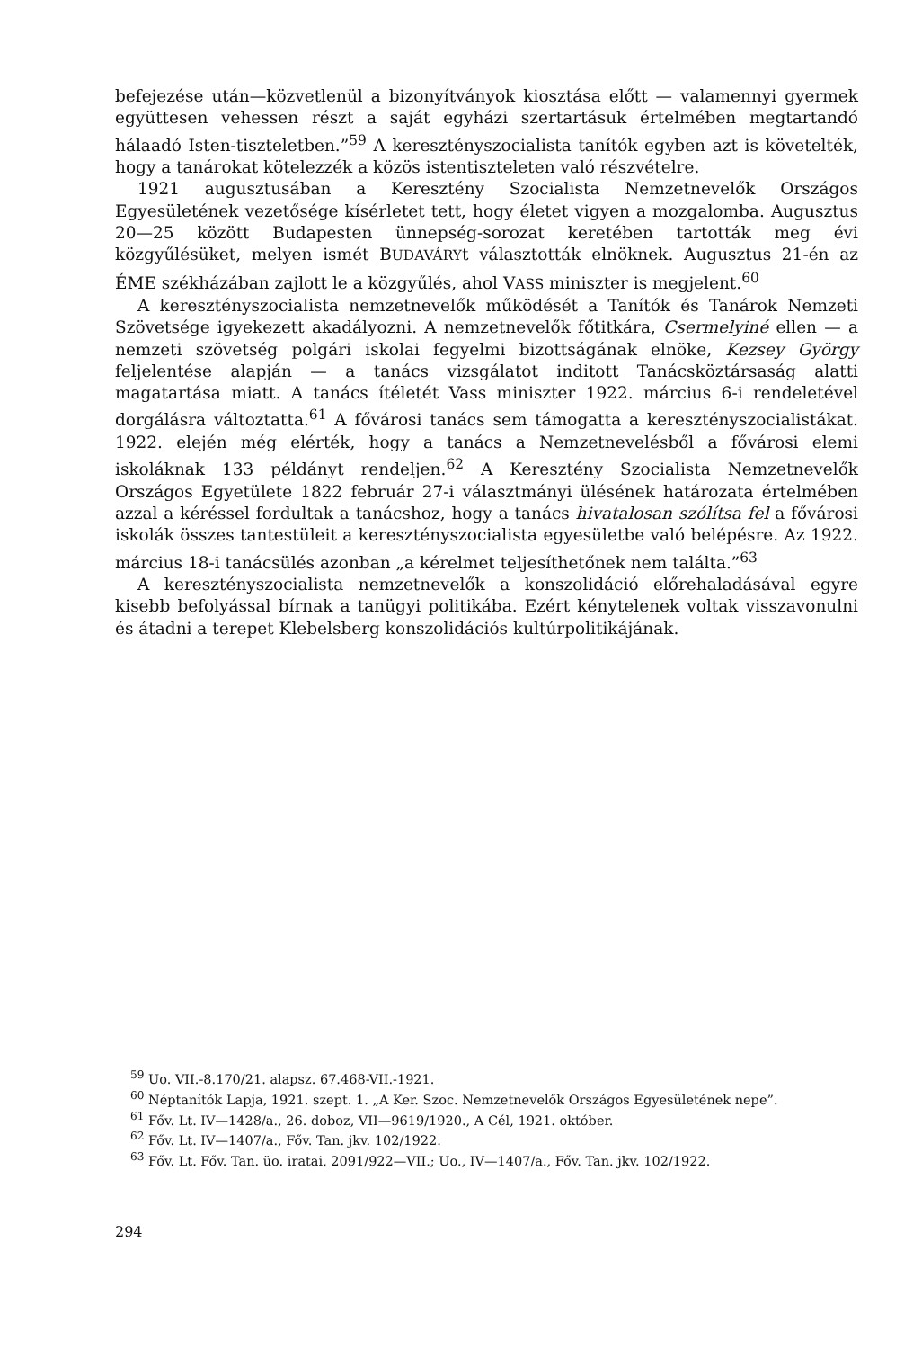befejezése után—közvetlenül a bizonyítványok kiosztása előtt — valamennyi gyermek együttesen vehessen részt a saját egyházi szertartásuk értelmében megtartandó hálaadó Isten-tiszteletben.”<sup>59</sup> A keresztényszocialista tanítók egyben azt is követelték, hogy a tanárokat kötelezzék a közös istentiszteleten való részvételre.
1921 augusztusában a Keresztény Szocialista Nemzetnevelők Országos Egyesületének vezetősége kísérletet tett, hogy életet vigyen a mozgalomba. Augusztus 20—25 között Budapesten ünnepség-sorozat keretében tartották meg évi közgyűlésüket, melyen ismét BUDAVÁRYt választották elnöknek. Augusztus 21-én az ÉME székházában zajlott le a közgyűlés, ahol VASS miniszter is megjelent.<sup>60</sup>
A keresztényszocialista nemzetnevelők működését a Tanítók és Tanárok Nemzeti Szövetsége igyekezett akadályozni. A nemzetnevelők főtitkára, Csermelyiné ellen — a nemzeti szövetség polgári iskolai fegyelmi bizottságának elnöke, Kezsey György feljelentése alapján — a tanács vizsgálatot inditott Tanácsköztársaság alatti magatartása miatt. A tanács ítéletét Vass miniszter 1922. március 6-i rendeletével dorgálásra változtatta.<sup>61</sup> A fővárosi tanács sem támogatta a keresztényszocialistákat. 1922. elején még elérték, hogy a tanács a Nemzetnevelésből a fővárosi elemi iskoláknak 133 példányt rendeljen.<sup>62</sup> A Keresztény Szocialista Nemzetnevelők Országos Egyetülete 1822 február 27-i választmányi ülésének határozata értelmében azzal a kéréssel fordultak a tanácshoz, hogy a tanács hivatalosan szólítsa fel a fővárosi iskolák összes tantestüleit a keresztényszocialista egyesületbe való belépésre. Az 1922. március 18-i tanácsülés azonban „a kérelmet teljesíthetőnek nem találta.”<sup>63</sup>
A keresztényszocialista nemzetnevelők a konszolidáció előrehaladásával egyre kisebb befolyással bírnak a tanügyi politikába. Ezért kénytelenek voltak visszavonulni és átadni a terepet Klebelsberg konszolidációs kultúrpolitikájának.
<sup>59</sup> Uo. VII.-8.170/21. alapsz. 67.468-VII.-1921.
<sup>60</sup> Néptanítók Lapja, 1921. szept. 1. „A Ker. Szoc. Nemzetnevelők Országos Egyesületének nepe”.
<sup>61</sup> Főv. Lt. IV—1428/a., 26. doboz, VII—9619/1920., A Cél, 1921. október.
<sup>62</sup> Főv. Lt. IV—1407/a., Főv. Tan. jkv. 102/1922.
<sup>63</sup> Főv. Lt. Főv. Tan. üo. iratai, 2091/922—VII.; Uo., IV—1407/a., Főv. Tan. jkv. 102/1922.
294